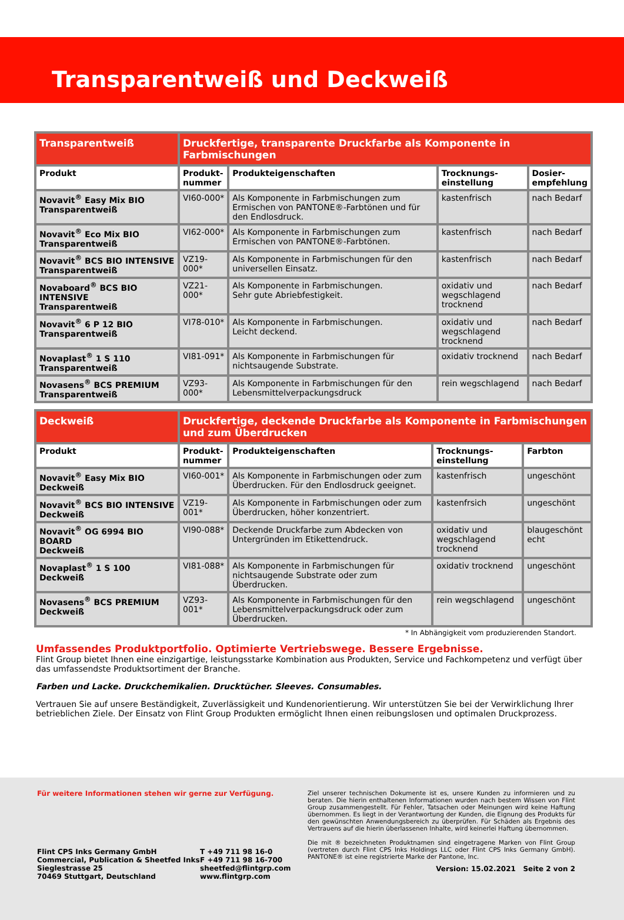Transparentweiß und Deckweiß
| Transparentweiß | Druckfertige, transparente Druckfarbe als Komponente in Farbmischungen | | | |
| --- | --- | --- | --- | --- |
| Produkt | Produkt- nummer | Produkteigenschaften | Trocknungs- einstellung | Dosier- empfehlung |
| Novavit<sup>®</sup> Easy Mix BIO Transparentweiß | VI60-000* | Als Komponente in Farbmischungen zum Ermischen von PANTONE®-Farbtönen und für den Endlosdruck. | kastenfrisch | nach Bedarf |
| Novavit<sup>®</sup> Eco Mix BIO Transparentweiß | VI62-000* | Als Komponente in Farbmischungen zum Ermischen von PANTONE®-Farbtönen. | kastenfrisch | nach Bedarf |
| Novavit<sup>®</sup> BCS BIO INTENSIVE Transparentweiß | VZ19-000* | Als Komponente in Farbmischungen für den universellen Einsatz. | kastenfrisch | nach Bedarf |
| Novaboard<sup>®</sup> BCS BIO INTENSIVE Transparentweiß | VZ21-000* | Als Komponente in Farbmischungen. Sehr gute Abriebfestigkeit. | oxidativ und wegschlagend trocknend | nach Bedarf |
| Novavit<sup>®</sup> 6 P 12 BIO Transparentweiß | VI78-010* | Als Komponente in Farbmischungen. Leicht deckend. | oxidativ und wegschlagend trocknend | nach Bedarf |
| Novaplast<sup>®</sup> 1 S 110 Transparentweiß | VI81-091* | Als Komponente in Farbmischungen für nichtsaugende Substrate. | oxidativ trocknend | nach Bedarf |
| Novasens<sup>®</sup> BCS PREMIUM Transparentweiß | VZ93-000* | Als Komponente in Farbmischungen für den Lebensmittelverpackungsdruck | rein wegschlagend | nach Bedarf |
| Deckweiß | Druckfertige, deckende Druckfarbe als Komponente in Farbmischungen und zum Überdrucken | | | |
| --- | --- | --- | --- | --- |
| Produkt | Produkt- nummer | Produkteigenschaften | Trocknungs- einstellung | Farbton |
| Novavit<sup>®</sup> Easy Mix BIO Deckweiß | VI60-001* | Als Komponente in Farbmischungen oder zum Überdrucken. Für den Endlosdruck geeignet. | kastenfrisch | ungeschönt |
| Novavit<sup>®</sup> BCS BIO INTENSIVE Deckweiß | VZ19-001* | Als Komponente in Farbmischungen oder zum Überdrucken, höher konzentriert. | kastenfrsich | ungeschönt |
| Novavit<sup>®</sup> OG 6994 BIO BOARD Deckweiß | VI90-088* | Deckende Druckfarbe zum Abdecken von Untergründen im Etikettendruck. | oxidativ und wegschlagend trocknend | blaugeschönt echt |
| Novaplast<sup>®</sup> 1 S 100 Deckweiß | VI81-088* | Als Komponente in Farbmischungen für nichtsaugende Substrate oder zum Überdrucken. | oxidativ trocknend | ungeschönt |
| Novasens<sup>®</sup> BCS PREMIUM Deckweiß | VZ93-001* | Als Komponente in Farbmischungen für den Lebensmittelverpackungsdruck oder zum Überdrucken. | rein wegschlagend | ungeschönt |
* In Abhängigkeit vom produzierenden Standort.
Umfassendes Produktportfolio. Optimierte Vertriebswege. Bessere Ergebnisse.
Flint Group bietet Ihnen eine einzigartige, leistungsstarke Kombination aus Produkten, Service und Fachkompetenz und verfügt über das umfassendste Produktsortiment der Branche.
Farben und Lacke. Druckchemikalien. Drucktücher. Sleeves. Consumables.
Vertrauen Sie auf unsere Beständigkeit, Zuverlässigkeit und Kundenorientierung. Wir unterstützen Sie bei der Verwirklichung Ihrer betrieblichen Ziele. Der Einsatz von Flint Group Produkten ermöglicht Ihnen einen reibungslosen und optimalen Druckprozess.
Für weitere Informationen stehen wir gerne zur Verfügung.
Flint CPS Inks Germany GmbH
Commercial, Publication & Sheetfed Inks
Sieglestrasse 25
70469 Stuttgart, Deutschland
T +49 711 98 16-0
F +49 711 98 16-700
sheetfed@flintgrp.com
www.flintgrp.com
Ziel unserer technischen Dokumente ist es, unsere Kunden zu informieren und zu beraten. Die hierin enthaltenen Informationen wurden nach bestem Wissen von Flint Group zusammengestellt. Für Fehler, Tatsachen oder Meinungen wird keine Haftung übernommen. Es liegt in der Verantwortung der Kunden, die Eignung des Produkts für den gewünschten Anwendungsbereich zu überprüfen. Für Schäden als Ergebnis des Vertrauens auf die hierin überlassenen Inhalte, wird keinerlei Haftung übernommen.
Die mit ® bezeichneten Produktnamen sind eingetragene Marken von Flint Group (vertreten durch Flint CPS Inks Holdings LLC oder Flint CPS Inks Germany GmbH). PANTONE® ist eine registrierte Marke der Pantone, Inc.
Version: 15.02.2021 Seite 2 von 2